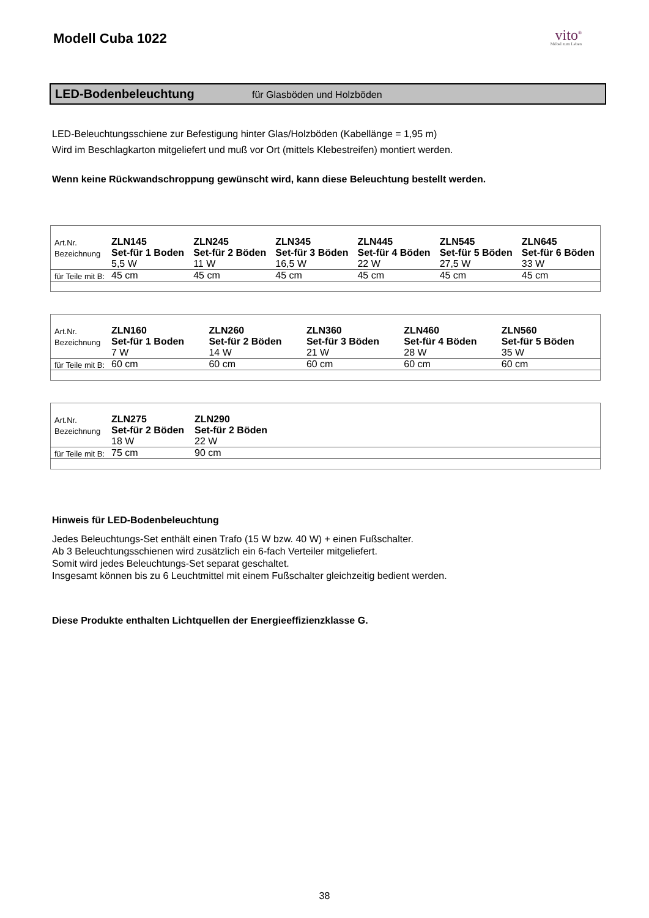Modell Cuba 1022
vito<sup>®</sup>
Möbel zum Leben
LED-Bodenbeleuchtung für Glasböden und Holzböden
LED-Beleuchtungsschiene zur Befestigung hinter Glas/Holzböden (Kabellänge = 1,95 m)
Wird im Beschlagkarton mitgeliefert und muß vor Ort (mittels Klebestreifen) montiert werden.
Wenn keine Rückwandschroppung gewünscht wird, kann diese Beleuchtung bestellt werden.
| Art.Nr. | ZLN145 | ZLN245 | ZLN345 | ZLN445 | ZLN545 | ZLN645 |
| Bezeichnung | Set-für 1 Boden | Set-für 2 Böden | Set-für 3 Böden | Set-für 4 Böden | Set-für 5 Böden | Set-für 6 Böden |
| | 5,5 W | 11 W | 16,5 W | 22 W | 27,5 W | 33 W |
| für Teile mit B: | 45 cm | 45 cm | 45 cm | 45 cm | 45 cm | 45 cm |
| Art.Nr. | ZLN160 | ZLN260 | ZLN360 | ZLN460 | ZLN560 | |
| Bezeichnung | Set-für 1 Boden | Set-für 2 Böden | Set-für 3 Böden | Set-für 4 Böden | Set-für 5 Böden | |
| | 7 W | 14 W | 21 W | 28 W | 35 W | |
| für Teile mit B: | 60 cm | 60 cm | 60 cm | 60 cm | 60 cm | |
| Art.Nr. | ZLN275 | ZLN290 |
| Bezeichnung | Set-für 2 Böden | Set-für 2 Böden |
| | 18 W | 22 W |
| für Teile mit B: | 75 cm | 90 cm |
Hinweis für LED-Bodenbeleuchtung
Jedes Beleuchtungs-Set enthält einen Trafo (15 W bzw. 40 W) + einen Fußschalter.
Ab 3 Beleuchtungsschienen wird zusätzlich ein 6-fach Verteiler mitgeliefert.
Somit wird jedes Beleuchtungs-Set separat geschaltet.
Insgesamt können bis zu 6 Leuchtmittel mit einem Fußschalter gleichzeitig bedient werden.
Diese Produkte enthalten Lichtquellen der Energieeffizienzklasse G.
38